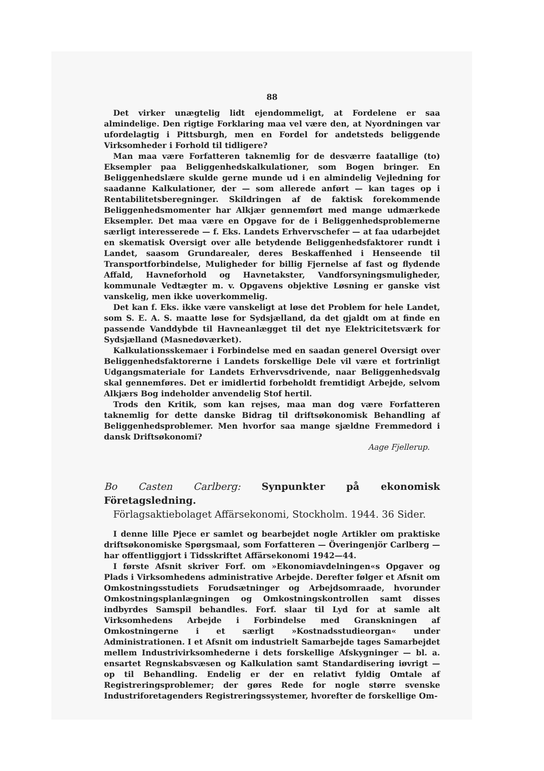88
Det virker unægtelig lidt ejendommeligt, at Fordelene er saa almindelige. Den rigtige Forklaring maa vel være den, at Nyordningen var ufordelagtig i Pittsburgh, men en Fordel for andetsteds beliggende Virksomheder i Forhold til tidligere?
Man maa være Forfatteren taknemlig for de desværre faatallige (to) Eksempler paa Beliggenhedskalkulationer, som Bogen bringer. En Beliggenhedslære skulde gerne munde ud i en almindelig Vejledning for saadanne Kalkulationer, der — som allerede anført — kan tages op i Rentabilitetsberegninger. Skildringen af de faktisk forekommende Beliggenhedsmomenter har Alkjær gennemført med mange udmærkede Eksempler. Det maa være en Opgave for de i Beliggenhedsproblemerne særligt interesserede — f. Eks. Landets Erhvervschefer — at faa udarbejdet en skematisk Oversigt over alle betydende Beliggenhedsfaktorer rundt i Landet, saasom Grundarealer, deres Beskaffenhed i Henseende til Transportforbindelse, Muligheder for billig Fjernelse af fast og flydende Affald, Havneforhold og Havnetakster, Vandforsyningsmuligheder, kommunale Vedtægter m. v. Opgavens objektive Løsning er ganske vist vanskelig, men ikke uoverkommelig.
Det kan f. Eks. ikke være vanskeligt at løse det Problem for hele Landet, som S. E. A. S. maatte løse for Sydsjælland, da det gjaldt om at finde en passende Vanddybde til Havneanlægget til det nye Elektricitetsværk for Sydsjælland (Masnedøværket).
Kalkulationsskemaer i Forbindelse med en saadan generel Oversigt over Beliggenhedsfaktorerne i Landets forskellige Dele vil være et fortrinligt Udgangsmateriale for Landets Erhvervsdrivende, naar Beliggenhedsvalg skal gennemføres. Det er imidlertid forbeholdt fremtidigt Arbejde, selvom Alkjærs Bog indeholder anvendelig Stof hertil.
Trods den Kritik, som kan rejses, maa man dog være Forfatteren taknemlig for dette danske Bidrag til driftsøkonomisk Behandling af Beliggenhedsproblemer. Men hvorfor saa mange sjældne Fremmedord i dansk Driftsøkonomi?
Aage Fjellerup.
Bo Casten Carlberg: Synpunkter på ekonomisk Företagsledning.
Förlagsaktiebolaget Affärsekonomi, Stockholm. 1944. 36 Sider.
I denne lille Pjece er samlet og bearbejdet nogle Artikler om praktiske driftsøkonomiske Spørgsmaal, som Forfatteren — Överingenjör Carlberg — har offentliggjort i Tidsskriftet Affärsekonomi 1942—44.
I første Afsnit skriver Forf. om »Ekonomiavdelningen«s Opgaver og Plads i Virksomhedens administrative Arbejde. Derefter følger et Afsnit om Omkostningsstudiets Forudsætninger og Arbejdsomraade, hvorunder Omkostningsplanlægningen og Omkostningskontrollen samt disses indbyrdes Samspil behandles. Forf. slaar til Lyd for at samle alt Virksomhedens Arbejde i Forbindelse med Granskningen af Omkostningerne i et særligt »Kostnadsstudieorgan« under Administrationen. I et Afsnit om industrielt Samarbejde tages Samarbejdet mellem Industrivirksomhederne i dets forskellige Afskygninger — bl. a. ensartet Regnskabsvæsen og Kalkulation samt Standardisering iøvrigt — op til Behandling. Endelig er der en relativt fyldig Omtale af Registreringsproblemer; der gøres Rede for nogle større svenske Industriforetagenders Registreringssystemer, hvorefter de forskellige Om-